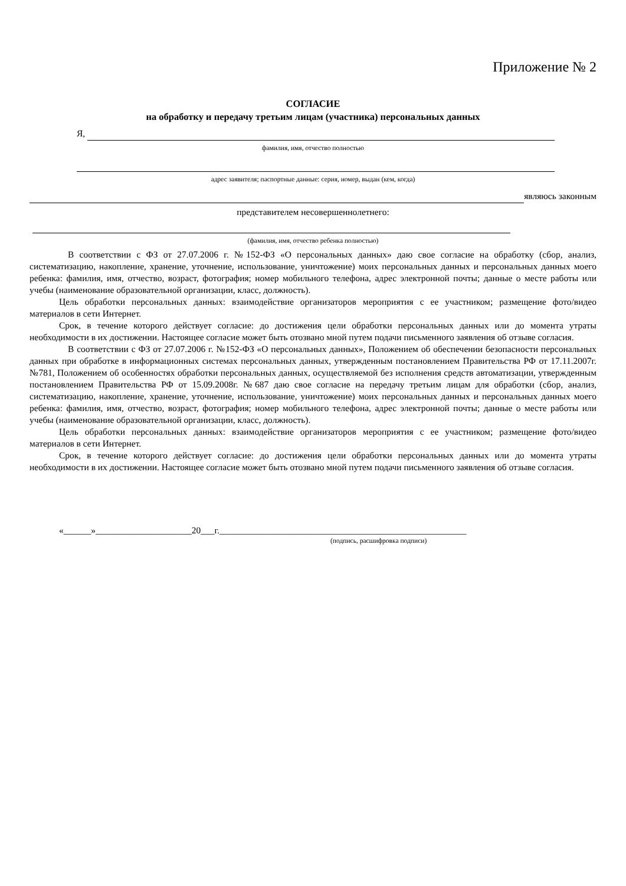Приложение № 2
СОГЛАСИЕ
на обработку и передачу третьим лицам (участника) персональных данных
Я,
фамилия, имя, отчество полностью
адрес заявителя; паспортные данные: серия, номер, выдан (кем, когда)
являюсь законным
представителем несовершеннолетнего:
(фамилия, имя, отчество ребенка полностью)
В соответствии с ФЗ от 27.07.2006 г. №152-ФЗ «О персональных данных» даю свое согласие на обработку (сбор, анализ, систематизацию, накопление, хранение, уточнение, использование, уничтожение) моих персональных данных и персональных данных моего ребенка: фамилия, имя, отчество, возраст, фотография; номер мобильного телефона, адрес электронной почты; данные о месте работы или учебы (наименование образовательной организации, класс, должность).
Цель обработки персональных данных: взаимодействие организаторов мероприятия с ее участником; размещение фото/видео материалов в сети Интернет.
Срок, в течение которого действует согласие: до достижения цели обработки персональных данных или до момента утраты необходимости в их достижении. Настоящее согласие может быть отозвано мной путем подачи письменного заявления об отзыве согласия.
В соответствии с ФЗ от 27.07.2006 г. №152-ФЗ «О персональных данных», Положением об обеспечении безопасности персональных данных при обработке в информационных системах персональных данных, утвержденным постановлением Правительства РФ от 17.11.2007г. №781, Положением об особенностях обработки персональных данных, осуществляемой без исполнения средств автоматизации, утвержденным постановлением Правительства РФ от 15.09.2008г. №687 даю свое согласие на передачу третьим лицам для обработки (сбор, анализ, систематизацию, накопление, хранение, уточнение, использование, уничтожение) моих персональных данных и персональных данных моего ребенка: фамилия, имя, отчество, возраст, фотография; номер мобильного телефона, адрес электронной почты; данные о месте работы или учебы (наименование образовательной организации, класс, должность).
Цель обработки персональных данных: взаимодействие организаторов мероприятия с ее участником; размещение фото/видео материалов в сети Интернет.
Срок, в течение которого действует согласие: до достижения цели обработки персональных данных или до момента утраты необходимости в их достижении. Настоящее согласие может быть отозвано мной путем подачи письменного заявления об отзыве согласия.
«______»_____________________20___г.______________________________________________________
(подпись, расшифровка подписи)